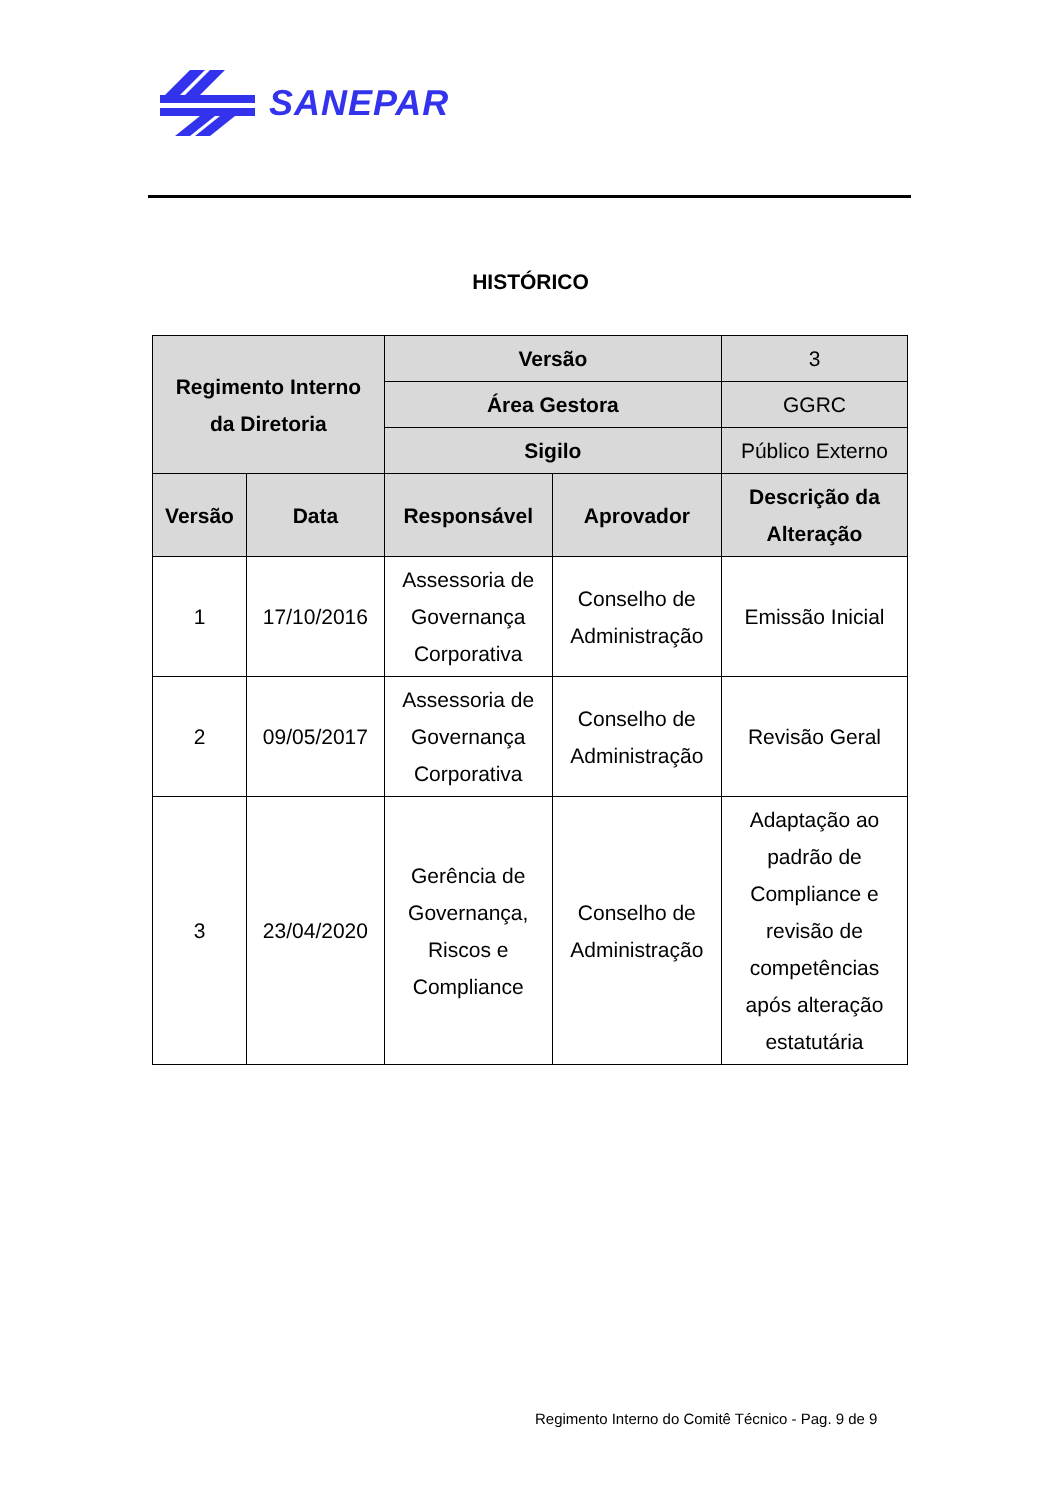SANEPAR
HISTÓRICO
| Regimento Interno da Diretoria | | Versão | | 3 |
| | | Área Gestora | | GGRC |
| | | Sigilo | | Público Externo |
| Versão | Data | Responsável | Aprovador | Descrição da Alteração |
| 1 | 17/10/2016 | Assessoria de Governança Corporativa | Conselho de Administração | Emissão Inicial |
| 2 | 09/05/2017 | Assessoria de Governança Corporativa | Conselho de Administração | Revisão Geral |
| 3 | 23/04/2020 | Gerência de Governança, Riscos e Compliance | Conselho de Administração | Adaptação ao padrão de Compliance e revisão de competências após alteração estatutária |
Regimento Interno do Comitê Técnico - Pag. 9 de 9